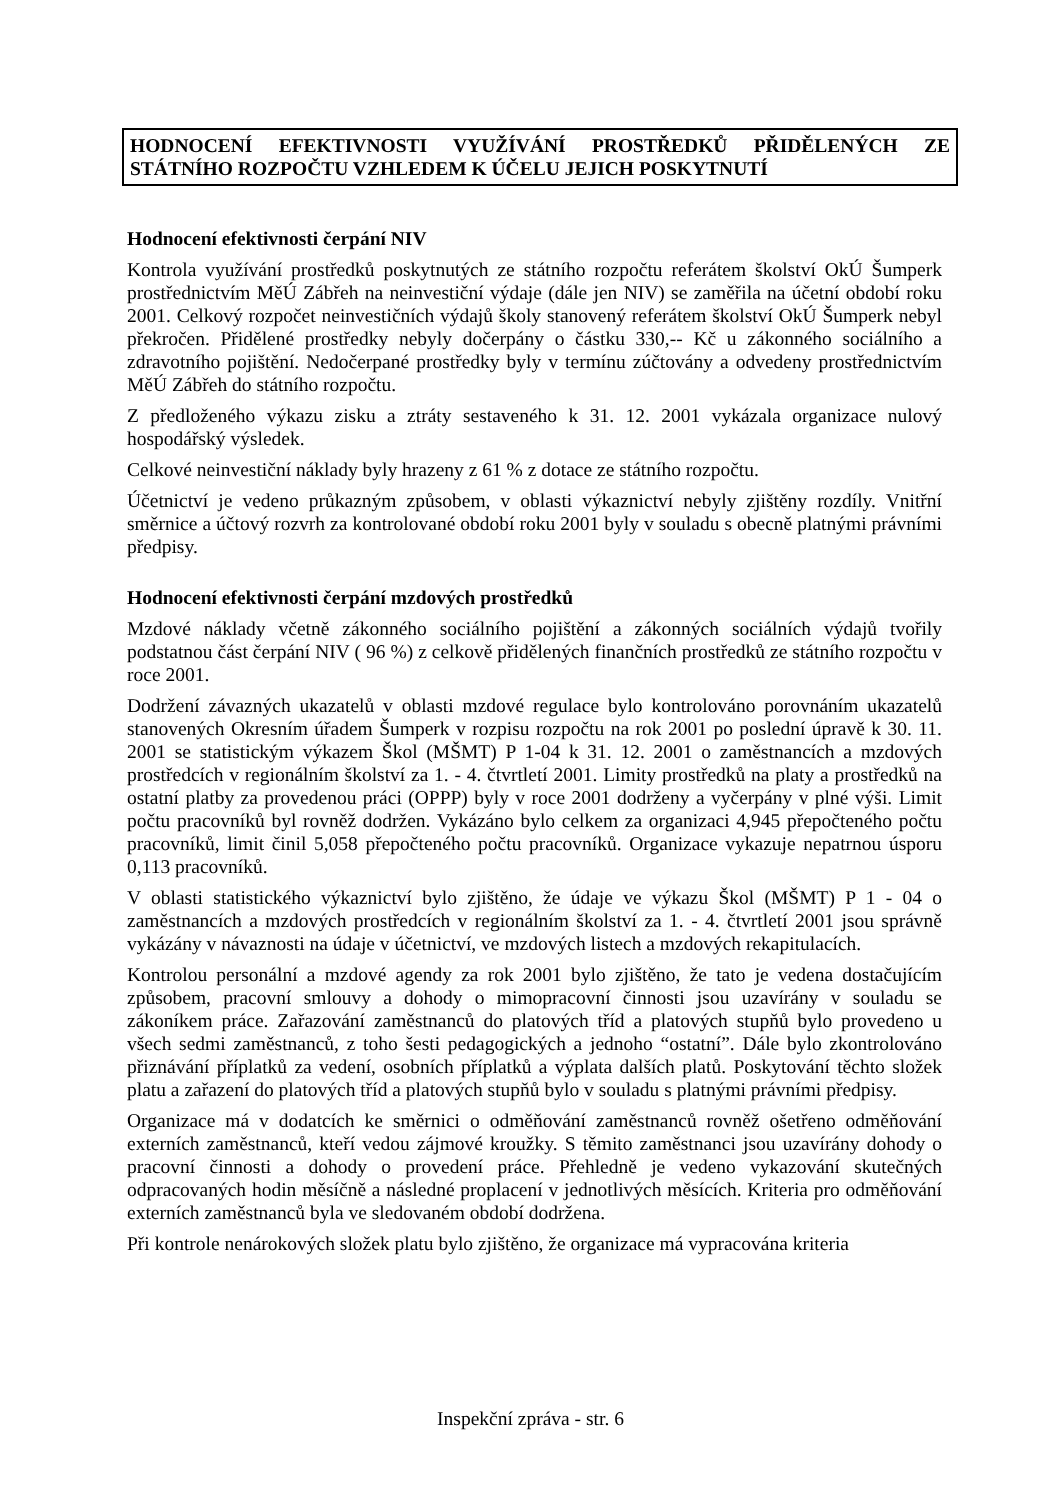HODNOCENÍ EFEKTIVNOSTI VYUŽÍVÁNÍ PROSTŘEDKŮ PŘIDĚLENÝCH ZE STÁTNÍHO ROZPOČTU VZHLEDEM K ÚČELU JEJICH POSKYTNUTÍ
Hodnocení efektivnosti čerpání NIV
Kontrola využívání prostředků poskytnutých ze státního rozpočtu referátem školství OkÚ Šumperk prostřednictvím MěÚ Zábřeh na neinvestiční výdaje (dále jen NIV) se zaměřila na účetní období roku 2001. Celkový rozpočet neinvestičních výdajů školy stanovený referátem školství OkÚ Šumperk nebyl překročen. Přidělené prostředky nebyly dočerpány o částku 330,-- Kč u zákonného sociálního a zdravotního pojištění. Nedočerpané prostředky byly v termínu zúčtovány a odvedeny prostřednictvím MěÚ Zábřeh do státního rozpočtu.
Z předloženého výkazu zisku a ztráty sestaveného k 31. 12. 2001 vykázala organizace nulový hospodářský výsledek.
Celkové neinvestiční náklady byly hrazeny z 61 % z dotace ze státního rozpočtu.
Účetnictví je vedeno průkazným způsobem, v oblasti výkaznictví nebyly zjištěny rozdíly. Vnitřní směrnice a účtový rozvrh za kontrolované období roku 2001 byly v souladu s obecně platnými právními předpisy.
Hodnocení efektivnosti čerpání mzdových prostředků
Mzdové náklady včetně zákonného sociálního pojištění a zákonných sociálních výdajů tvořily podstatnou část čerpání NIV ( 96 %) z celkově přidělených finančních prostředků ze státního rozpočtu v roce 2001.
Dodržení závazných ukazatelů v oblasti mzdové regulace bylo kontrolováno porovnáním ukazatelů stanovených Okresním úřadem Šumperk v rozpisu rozpočtu na rok 2001 po poslední úpravě k 30. 11. 2001 se statistickým výkazem Škol (MŠMT) P 1-04 k 31. 12. 2001 o zaměstnancích a mzdových prostředcích v regionálním školství za 1. - 4. čtvrtletí 2001. Limity prostředků na platy a prostředků na ostatní platby za provedenou práci (OPPP) byly v roce 2001 dodrženy a vyčerpány v plné výši. Limit počtu pracovníků byl rovněž dodržen. Vykázáno bylo celkem za organizaci 4,945 přepočteného počtu pracovníků, limit činil 5,058 přepočteného počtu pracovníků. Organizace vykazuje nepatrnou úsporu 0,113 pracovníků.
V oblasti statistického výkaznictví bylo zjištěno, že údaje ve výkazu Škol (MŠMT) P 1 - 04 o zaměstnancích a mzdových prostředcích v regionálním školství za 1. - 4. čtvrtletí 2001 jsou správně vykázány v návaznosti na údaje v účetnictví, ve mzdových listech a mzdových rekapitulacích.
Kontrolou personální a mzdové agendy za rok 2001 bylo zjištěno, že tato je vedena dostačujícím způsobem, pracovní smlouvy a dohody o mimopracovní činnosti jsou uzavírány v souladu se zákoníkem práce. Zařazování zaměstnanců do platových tříd a platových stupňů bylo provedeno u všech sedmi zaměstnanců, z toho šesti pedagogických a jednoho “ostatní”. Dále bylo zkontrolováno přiznávání příplatků za vedení, osobních příplatků a výplata dalších platů. Poskytování těchto složek platu a zařazení do platových tříd a platových stupňů bylo v souladu s platnými právními předpisy.
Organizace má v dodatcích ke směrnici o odměňování zaměstnanců rovněž ošetřeno odměňování externích zaměstnanců, kteří vedou zájmové kroužky. S těmito zaměstnanci jsou uzavírány dohody o pracovní činnosti a dohody o provedení práce. Přehledně je vedeno vykazování skutečných odpracovaných hodin měsíčně a následné proplacení v jednotlivých měsících. Kriteria pro odměňování externích zaměstnanců byla ve sledovaném období dodržena.
Při kontrole nenárokových složek platu bylo zjištěno, že organizace má vypracována kriteria
Inspekční zpráva - str. 6